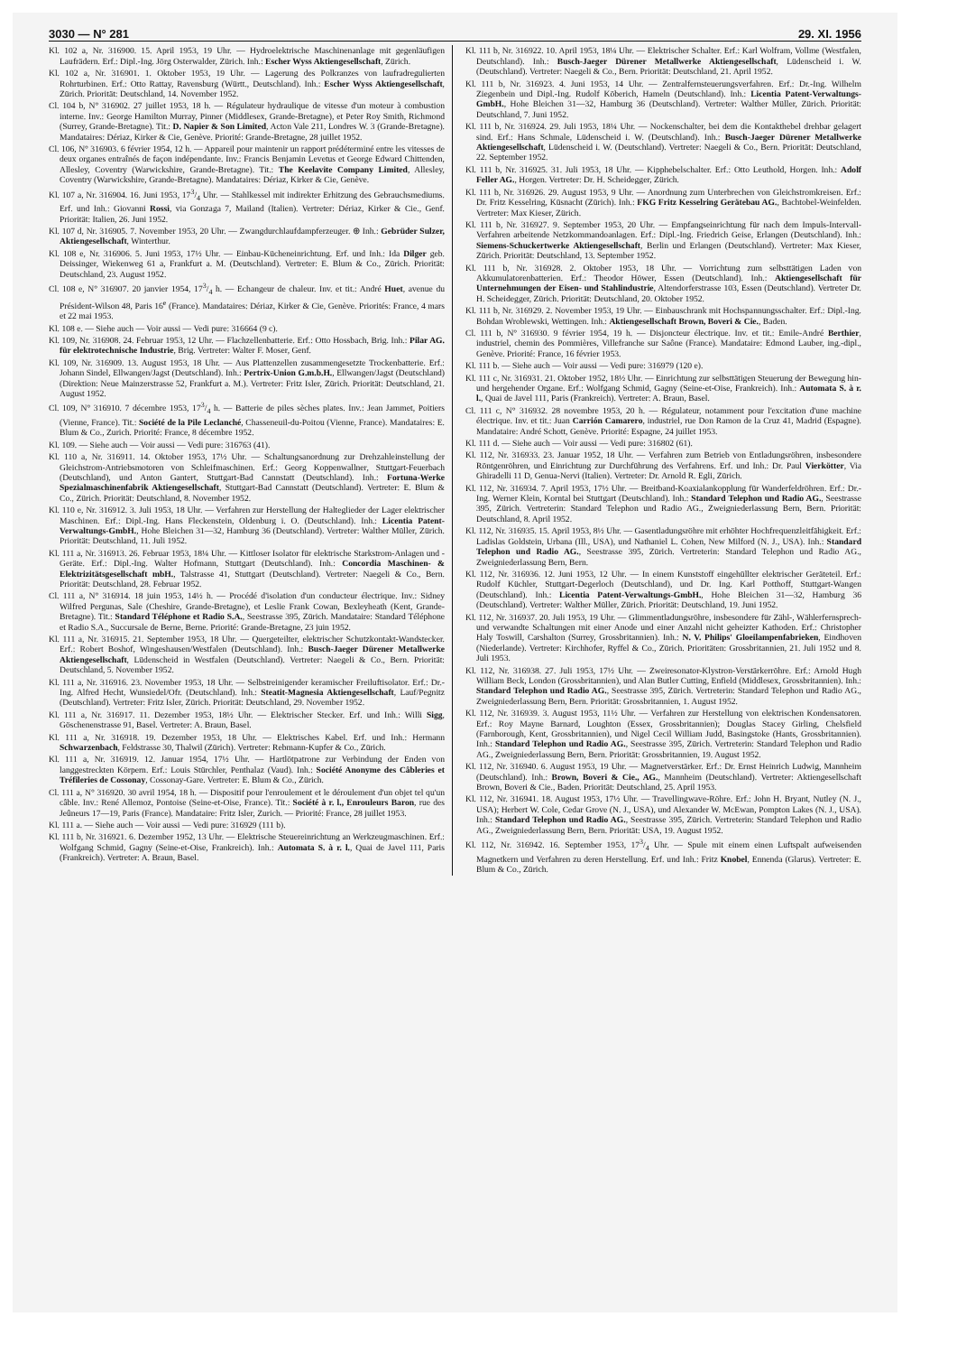3030 — N° 281 29. XI. 1956
Kl. 102 a, Nr. 316900. 15. April 1953, 19 Uhr. — Hydroelektrische Maschinenanlage mit gegenläufigen Laufrädern. Erf.: Dipl.-Ing. Jörg Osterwalder, Zürich. Inh.: Escher Wyss Aktiengesellschaft, Zürich.
Kl. 102 a, Nr. 316901. 1. Oktober 1953, 19 Uhr. — Lagerung des Polkranzes von laufradregulierten Rohrturbinen. Erf.: Otto Rattay, Ravensburg (Württ., Deutschland). Inh.: Escher Wyss Aktiengesellschaft, Zürich. Priorität: Deutschland, 14. November 1952.
Cl. 104 b, N° 316902. 27 juillet 1953, 18 h. — Régulateur hydraulique de vitesse d'un moteur à combustion interne. Inv.: George Hamilton Murray, Pinner (Middlesex, Grande-Bretagne), et Peter Roy Smith, Richmond (Surrey, Grande-Bretagne). Tit.: D. Napier & Son Limited, Acton Vale 211, Londres W. 3 (Grande-Bretagne). Mandataires: Dériaz, Kirker & Cie, Genève. Priorité: Grande-Bretagne, 28 juillet 1952.
Cl. 106, N° 316903. 6 février 1954, 12 h. — Appareil pour maintenir un rapport prédéterminé entre les vitesses de deux organes entraînés de façon indépendante. Inv.: Francis Benjamin Levetus et George Edward Chittenden, Allesley, Coventry (Warwickshire, Grande-Bretagne). Tit.: The Keelavite Company Limited, Allesley, Coventry (Warwickshire, Grande-Bretagne). Mandataires: Dériaz, Kirker & Cie, Genève.
Kl. 107 a, Nr. 316904. 16. Juni 1953, 173/4 Uhr. — Stahlkessel mit indirekter Erhitzung des Gebrauchsmediums. Erf. und Inh.: Giovanni Rossi, via Gonzaga 7, Mailand (Italien). Vertreter: Dériaz, Kirker & Cie., Genf. Priorität: Italien, 26. Juni 1952.
Kl. 107 d, Nr. 316905. 7. November 1953, 20 Uhr. — Zwangdurchlaufdampferzeuger. ⊕ Inh.: Gebrüder Sulzer, Aktiengesellschaft, Winterthur.
Kl. 108 e, Nr. 316906. 5. Juni 1953, 17½ Uhr. — Einbau-Kücheneinrichtung. Erf. und Inh.: Ida Dilger geb. Deissinger, Wiekenweg 61 a, Frankfurt a. M. (Deutschland). Vertreter: E. Blum & Co., Zürich. Priorität: Deutschland, 23. August 1952.
Cl. 108 e, N° 316907. 20 janvier 1954, 173/4 h. — Echangeur de chaleur. Inv. et tit.: André Huet, avenue du Président-Wilson 48, Paris 16<sup>e</sup> (France). Mandataires: Dériaz, Kirker & Cie, Genève. Priorités: France, 4 mars et 22 mai 1953.
Kl. 108 e. — Siehe auch — Voir aussi — Vedi pure: 316664 (9 c).
Kl. 109, Nr. 316908. 24. Februar 1953, 12 Uhr. — Flachzellenbatterie. Erf.: Otto Hossbach, Brig. Inh.: Pilar AG. für elektrotechnische Industrie, Brig. Vertreter: Walter F. Moser, Genf.
Kl. 109, Nr. 316909. 13. August 1953, 18 Uhr. — Aus Plattenzellen zusammengesetzte Trockenbatterie. Erf.: Johann Sindel, Ellwangen/Jagst (Deutschland). Inh.: Pertrix-Union G.m.b.H., Ellwangen/Jagst (Deutschland) (Direktion: Neue Mainzerstrasse 52, Frankfurt a. M.). Vertreter: Fritz Isler, Zürich. Priorität: Deutschland, 21. August 1952.
Cl. 109, N° 316910. 7 décembre 1953, 173/4 h. — Batterie de piles sèches plates. Inv.: Jean Jammet, Poitiers (Vienne, France). Tit.: Société de la Pile Leclanché, Chasseneuil-du-Poitou (Vienne, France). Mandataires: E. Blum & Co., Zurich. Priorité: France, 8 décembre 1952.
Kl. 109. — Siehe auch — Voir aussi — Vedi pure: 316763 (41).
Kl. 110 a, Nr. 316911. 14. Oktober 1953, 17½ Uhr. — Schaltungsanordnung zur Drehzahleinstellung der Gleichstrom-Antriebsmotoren von Schleifmaschinen. Erf.: Georg Koppenwallner, Stuttgart-Feuerbach (Deutschland), und Anton Gantert, Stuttgart-Bad Cannstatt (Deutschland). Inh.: Fortuna-Werke Spezialmaschinenfabrik Aktiengesellschaft, Stuttgart-Bad Cannstatt (Deutschland). Vertreter: E. Blum & Co., Zürich. Priorität: Deutschland, 8. November 1952.
Kl. 110 e, Nr. 316912. 3. Juli 1953, 18 Uhr. — Verfahren zur Herstellung der Halteglieder der Lager elektrischer Maschinen. Erf.: Dipl.-Ing. Hans Fleckenstein, Oldenburg i. O. (Deutschland). Inh.: Licentia Patent-Verwaltungs-GmbH., Hohe Bleichen 31—32, Hamburg 36 (Deutschland). Vertreter: Walther Müller, Zürich. Priorität: Deutschland, 11. Juli 1952.
Kl. 111 a, Nr. 316913. 26. Februar 1953, 18¼ Uhr. — Kittloser Isolator für elektrische Starkstrom-Anlagen und -Geräte. Erf.: Dipl.-Ing. Walter Hofmann, Stuttgart (Deutschland). Inh.: Concordia Maschinen- & Elektrizitätsgesellschaft mbH., Talstrasse 41, Stuttgart (Deutschland). Vertreter: Naegeli & Co., Bern. Priorität: Deutschland, 28. Februar 1952.
Cl. 111 a, N° 316914. 18 juin 1953, 14½ h. — Procédé d'isolation d'un conducteur électrique. Inv.: Sidney Wilfred Pergunas, Sale (Cheshire, Grande-Bretagne), et Leslie Frank Cowan, Bexleyheath (Kent, Grande-Bretagne). Tit.: Standard Téléphone et Radio S.A., Seestrasse 395, Zürich. Mandataire: Standard Téléphone et Radio S.A., Succursale de Berne, Berne. Priorité: Grande-Bretagne, 23 juin 1952.
Kl. 111 a, Nr. 316915. 21. September 1953, 18 Uhr. — Quergeteilter, elektrischer Schutzkontakt-Wandstecker. Erf.: Robert Boshof, Wingeshausen/Westfalen (Deutschland). Inh.: Busch-Jaeger Dürener Metallwerke Aktiengesellschaft, Lüdenscheid in Westfalen (Deutschland). Vertreter: Naegeli & Co., Bern. Priorität: Deutschland, 5. November 1952.
Kl. 111 a, Nr. 316916. 23. November 1953, 18 Uhr. — Selbstreinigender keramischer Freiluftisolator. Erf.: Dr.-Ing. Alfred Hecht, Wunsiedel/Ofr. (Deutschland). Inh.: Steatit-Magnesia Aktiengesellschaft, Lauf/Pegnitz (Deutschland). Vertreter: Fritz Isler, Zürich. Priorität: Deutschland, 29. November 1952.
Kl. 111 a, Nr. 316917. 11. Dezember 1953, 18½ Uhr. — Elektrischer Stecker. Erf. und Inh.: Willi Sigg, Göschenenstrasse 91, Basel. Vertreter: A. Braun, Basel.
Kl. 111 a, Nr. 316918. 19. Dezember 1953, 18 Uhr. — Elektrisches Kabel. Erf. und Inh.: Hermann Schwarzenbach, Feldstrasse 30, Thalwil (Zürich). Vertreter: Rebmann-Kupfer & Co., Zürich.
Kl. 111 a, Nr. 316919. 12. Januar 1954, 17½ Uhr. — Hartlötpatrone zur Verbindung der Enden von langgestreckten Körpern. Erf.: Louis Stürchler, Penthalaz (Vaud). Inh.: Société Anonyme des Câbleries et Tréfileries de Cossonay, Cossonay-Gare. Vertreter: E. Blum & Co., Zürich.
Cl. 111 a, N° 316920. 30 avril 1954, 18 h. — Dispositif pour l'enroulement et le déroulement d'un objet tel qu'un câble. Inv.: René Allemoz, Pontoise (Seine-et-Oise, France). Tit.: Société à r. l., Enrouleurs Baron, rue des Jeûneurs 17—19, Paris (France). Mandataire: Fritz Isler, Zurich. — Priorité: France, 28 juillet 1953.
Kl. 111 a. — Siehe auch — Voir aussi — Vedi pure: 316929 (111 b).
Kl. 111 b, Nr. 316921. 6. Dezember 1952, 13 Uhr. — Elektrische Steuereinrichtung an Werkzeugmaschinen. Erf.: Wolfgang Schmid, Gagny (Seine-et-Oise, Frankreich). Inh.: Automata S. à r. l., Quai de Javel 111, Paris (Frankreich). Vertreter: A. Braun, Basel.
Kl. 111 b, Nr. 316922. 10. April 1953, 18¼ Uhr. — Elektrischer Schalter. Erf.: Karl Wolfram, Vollme (Westfalen, Deutschland). Inh.: Busch-Jaeger Dürener Metallwerke Aktiengesellschaft, Lüdenscheid i. W. (Deutschland). Vertreter: Naegeli & Co., Bern. Priorität: Deutschland, 21. April 1952.
Kl. 111 b, Nr. 316923. 4. Juni 1953, 14 Uhr. — Zentralfernsteuerungsverfahren. Erf.: Dr.-Ing. Wilhelm Ziegenbein und Dipl.-Ing. Rudolf Köberich, Hameln (Deutschland). Inh.: Licentia Patent-Verwaltungs-GmbH., Hohe Bleichen 31—32, Hamburg 36 (Deutschland). Vertreter: Walther Müller, Zürich. Priorität: Deutschland, 7. Juni 1952.
Kl. 111 b, Nr. 316924. 29. Juli 1953, 18¼ Uhr. — Nockenschalter, bei dem die Kontakthebel drehbar gelagert sind. Erf.: Hans Schmale, Lüdenscheid i. W. (Deutschland). Inh.: Busch-Jaeger Dürener Metallwerke Aktiengesellschaft, Lüdenscheid i. W. (Deutschland). Vertreter: Naegeli & Co., Bern. Priorität: Deutschland, 22. September 1952.
Kl. 111 b, Nr. 316925. 31. Juli 1953, 18 Uhr. — Kipphebelschalter. Erf.: Otto Leuthold, Horgen. Inh.: Adolf Feller AG., Horgen. Vertreter: Dr. H. Scheidegger, Zürich.
Kl. 111 b, Nr. 316926. 29. August 1953, 9 Uhr. — Anordnung zum Unterbrechen von Gleichstromkreisen. Erf.: Dr. Fritz Kesselring, Küsnacht (Zürich). Inh.: FKG Fritz Kesselring Gerätebau AG., Bachtobel-Weinfelden. Vertreter: Max Kieser, Zürich.
Kl. 111 b, Nr. 316927. 9. September 1953, 20 Uhr. — Empfangseinrichtung für nach dem Impuls-Intervall-Verfahren arbeitende Netzkommandoanlagen. Erf.: Dipl.-Ing. Friedrich Geise, Erlangen (Deutschland). Inh.: Siemens-Schuckertwerke Aktiengesellschaft, Berlin und Erlangen (Deutschland). Vertreter: Max Kieser, Zürich. Priorität: Deutschland, 13. September 1952.
Kl. 111 b, Nr. 316928. 2. Oktober 1953, 18 Uhr. — Vorrichtung zum selbsttätigen Laden von Akkumulatorenbatterien. Erf.: Theodor Höwer, Essen (Deutschland). Inh.: Aktiengesellschaft für Unternehmungen der Eisen- und Stahlindustrie, Altendorferstrasse 103, Essen (Deutschland). Vertreter Dr. H. Scheidegger, Zürich. Priorität: Deutschland, 20. Oktober 1952.
Kl. 111 b, Nr. 316929. 2. November 1953, 19 Uhr. — Einbauschrank mit Hochspannungsschalter. Erf.: Dipl.-Ing. Bohdan Wroblewski, Wettingen. Inh.: Aktiengesellschaft Brown, Boveri & Cie., Baden.
Cl. 111 b, N° 316930. 9 février 1954, 19 h. — Disjoncteur électrique. Inv. et tit.: Emile-André Berthier, industriel, chemin des Pommières, Villefranche sur Saône (France). Mandataire: Edmond Lauber, ing.-dipl., Genève. Priorité: France, 16 février 1953.
Kl. 111 b. — Siehe auch — Voir aussi — Vedi pure: 316979 (120 e).
Kl. 111 c, Nr. 316931. 21. Oktober 1952, 18½ Uhr. — Einrichtung zur selbsttätigen Steuerung der Bewegung hin- und hergehender Organe. Erf.: Wolfgang Schmid, Gagny (Seine-et-Oise, Frankreich). Inh.: Automata S. à r. l., Quai de Javel 111, Paris (Frankreich). Vertreter: A. Braun, Basel.
Cl. 111 c, N° 316932. 28 novembre 1953, 20 h. — Régulateur, notamment pour l'excitation d'une machine électrique. Inv. et tit.: Juan Carrión Camarero, industriel, rue Don Ramon de la Cruz 41, Madrid (Espagne). Mandataire: André Schott, Genève. Priorité: Espagne, 24 juillet 1953.
Kl. 111 d. — Siehe auch — Voir aussi — Vedi pure: 316802 (61).
Kl. 112, Nr. 316933. 23. Januar 1952, 18 Uhr. — Verfahren zum Betrieb von Entladungsröhren, insbesondere Röntgenröhren, und Einrichtung zur Durchführung des Verfahrens. Erf. und Inh.: Dr. Paul Vierkötter, Via Ghiradelli 11 D, Genua-Nervi (Italien). Vertreter: Dr. Arnold R. Egli, Zürich.
Kl. 112, Nr. 316934. 7. April 1953, 17½ Uhr. — Breitband-Koaxialankopplung für Wanderfeldröhren. Erf.: Dr.-Ing. Werner Klein, Korntal bei Stuttgart (Deutschland). Inh.: Standard Telephon und Radio AG., Seestrasse 395, Zürich. Vertreterin: Standard Telephon und Radio AG., Zweigniederlassung Bern, Bern. Priorität: Deutschland, 8. April 1952.
Kl. 112, Nr. 316935. 15. April 1953, 8½ Uhr. — Gasentladungsröhre mit erhöhter Hochfrequenzleitfähigkeit. Erf.: Ladislas Goldstein, Urbana (Ill., USA), und Nathaniel L. Cohen, New Milford (N. J., USA). Inh.: Standard Telephon und Radio AG., Seestrasse 395, Zürich. Vertreterin: Standard Telephon und Radio AG., Zweigniederlassung Bern, Bern.
Kl. 112, Nr. 316936. 12. Juni 1953, 12 Uhr. — In einem Kunststoff eingehüllter elektrischer Geräteteil. Erf.: Rudolf Küchler, Stuttgart-Degerloch (Deutschland), und Dr. Ing. Karl Potthoff, Stuttgart-Wangen (Deutschland). Inh.: Licentia Patent-Verwaltungs-GmbH., Hohe Bleichen 31—32, Hamburg 36 (Deutschland). Vertreter: Walther Müller, Zürich. Priorität: Deutschland, 19. Juni 1952.
Kl. 112, Nr. 316937. 20. Juli 1953, 19 Uhr. — Glimmentladungsröhre, insbesondere für Zähl-, Wählerfernsprech- und verwandte Schaltungen mit einer Anode und einer Anzahl nicht geheizter Kathoden. Erf.: Christopher Haly Toswill, Carshalton (Surrey, Grossbritannien). Inh.: N. V. Philips' Gloeilampenfabrieken, Eindhoven (Niederlande). Vertreter: Kirchhofer, Ryffel & Co., Zürich. Prioritäten: Grossbritannien, 21. Juli 1952 und 8. Juli 1953.
Kl. 112, Nr. 316938. 27. Juli 1953, 17½ Uhr. — Zweiresonator-Klystron-Verstärkerröhre. Erf.: Arnold Hugh William Beck, London (Grossbritannien), und Alan Butler Cutting, Enfield (Middlesex, Grossbritannien). Inh.: Standard Telephon und Radio AG., Seestrasse 395, Zürich. Vertreterin: Standard Telephon und Radio AG., Zweigniederlassung Bern, Bern. Priorität: Grossbritannien, 1. August 1952.
Kl. 112, Nr. 316939. 3. August 1953, 11½ Uhr. — Verfahren zur Herstellung von elektrischen Kondensatoren. Erf.: Roy Mayne Barnard, Loughton (Essex, Grossbritannien); Douglas Stacey Girling, Chelsfield (Farnborough, Kent, Grossbritannien), und Nigel Cecil William Judd, Basingstoke (Hants, Grossbritannien). Inh.: Standard Telephon und Radio AG., Seestrasse 395, Zürich. Vertreterin: Standard Telephon und Radio AG., Zweigniederlassung Bern, Bern. Priorität: Grossbritannien, 19. August 1952.
Kl. 112, Nr. 316940. 6. August 1953, 19 Uhr. — Magnetverstärker. Erf.: Dr. Ernst Heinrich Ludwig, Mannheim (Deutschland). Inh.: Brown, Boveri & Cie., AG., Mannheim (Deutschland). Vertreter: Aktiengesellschaft Brown, Boveri & Cie., Baden. Priorität: Deutschland, 25. April 1953.
Kl. 112, Nr. 316941. 18. August 1953, 17½ Uhr. — Travellingwave-Röhre. Erf.: John H. Bryant, Nutley (N. J., USA); Herbert W. Cole, Cedar Grove (N. J., USA), und Alexander W. McEwan, Pompton Lakes (N. J., USA). Inh.: Standard Telephon und Radio AG., Seestrasse 395, Zürich. Vertreterin: Standard Telephon und Radio AG., Zweigniederlassung Bern, Bern. Priorität: USA, 19. August 1952.
Kl. 112, Nr. 316942. 16. September 1953, 173/4 Uhr. — Spule mit einem einen Luftspalt aufweisenden Magnetkern und Verfahren zu deren Herstellung. Erf. und Inh.: Fritz Knobel, Ennenda (Glarus). Vertreter: E. Blum & Co., Zürich.